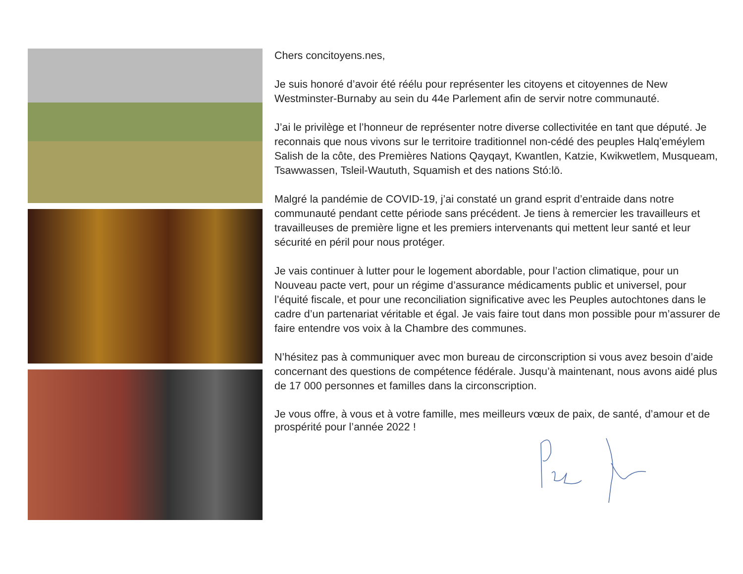Chers concitoyens.nes,
Je suis honoré d’avoir été réélu pour représenter les citoyens et citoyennes de New Westminster-Burnaby au sein du 44e Parlement afin de servir notre communauté.
J’ai le privilège et l’honneur de représenter notre diverse collectivitée en tant que député. Je reconnais que nous vivons sur le territoire traditionnel non-cédé des peuples Halq’eméylem Salish de la côte, des Premières Nations Qayqayt, Kwantlen, Katzie, Kwikwetlem, Musqueam, Tsawwassen, Tsleil-Waututh, Squamish et des nations Stó:lō.
Malgré la pandémie de COVID-19, j’ai constaté un grand esprit d’entraide dans notre communauté pendant cette période sans précédent. Je tiens à remercier les travailleurs et travailleuses de première ligne et les premiers intervenants qui mettent leur santé et leur sécurité en péril pour nous protéger.
Je vais continuer à lutter pour le logement abordable, pour l’action climatique, pour un Nouveau pacte vert, pour un régime d’assurance médicaments public et universel, pour l’équité fiscale, et pour une reconciliation significative avec les Peuples autochtones dans le cadre d’un partenariat véritable et égal. Je vais faire tout dans mon possible pour m’assurer de faire entendre vos voix à la Chambre des communes.
N’hésitez pas à communiquer avec mon bureau de circonscription si vous avez besoin d’aide concernant des questions de compétence fédérale. Jusqu’à maintenant, nous avons aidé plus de 17 000 personnes et familles dans la circonscription.
Je vous offre, à vous et à votre famille, mes meilleurs vœux de paix, de santé, d’amour et de prospérité pour l’année 2022 !